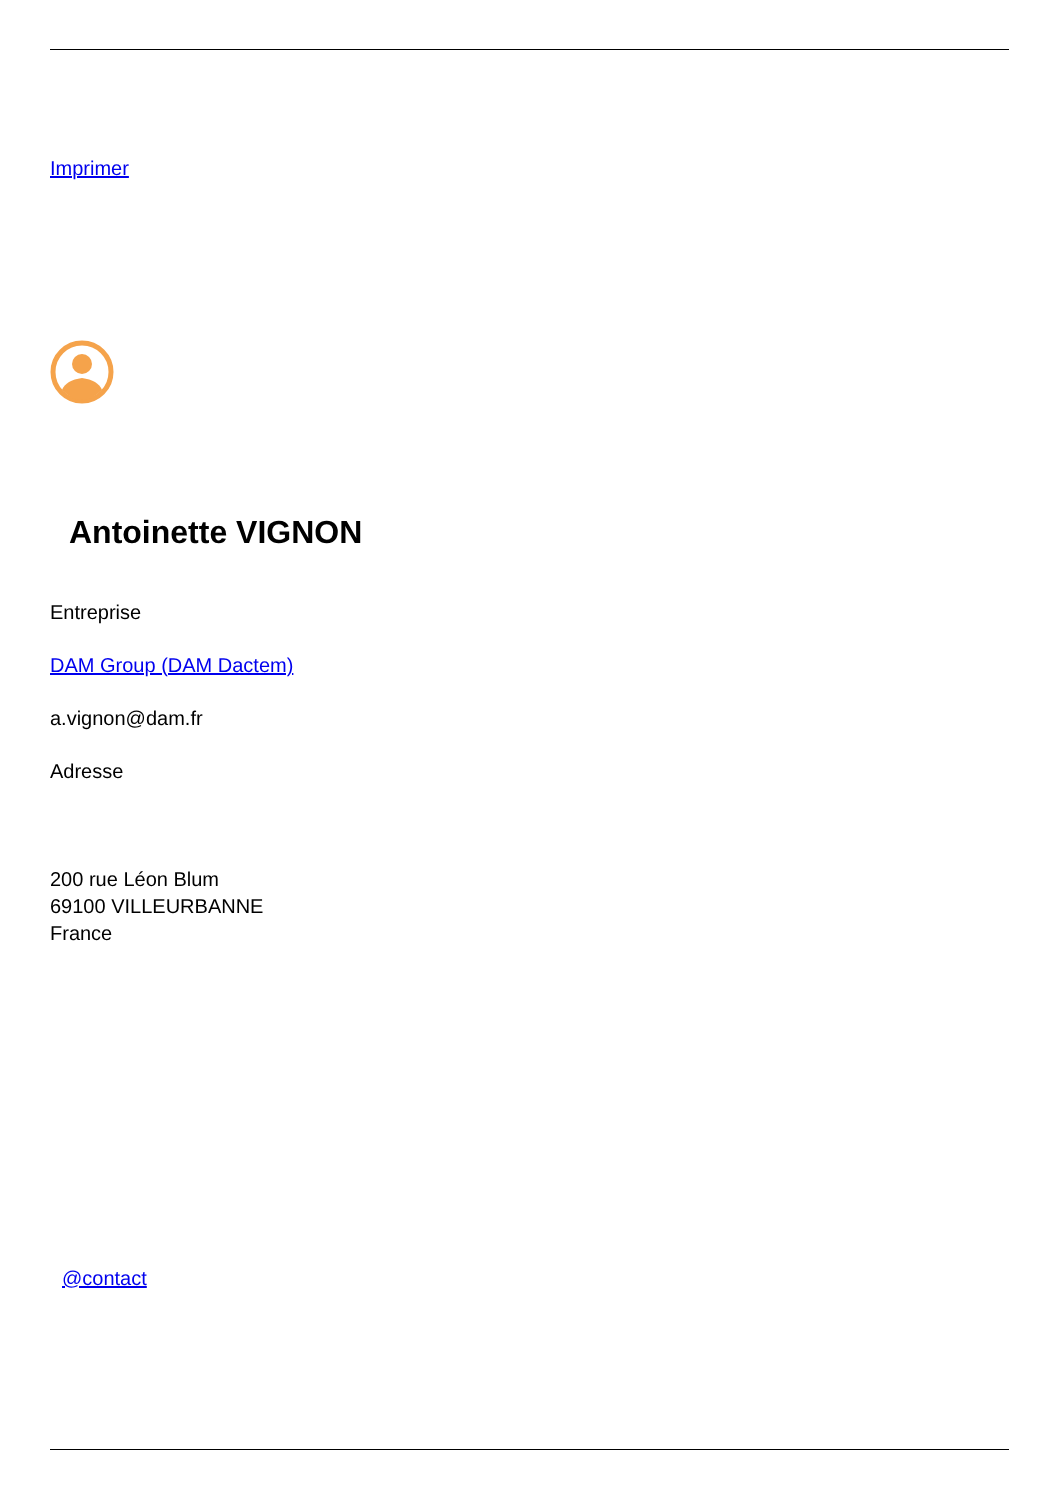Imprimer
Antoinette VIGNON
Entreprise
DAM Group (DAM Dactem)
a.vignon@dam.fr
Adresse
200 rue Léon Blum
69100 VILLEURBANNE
France
@contact